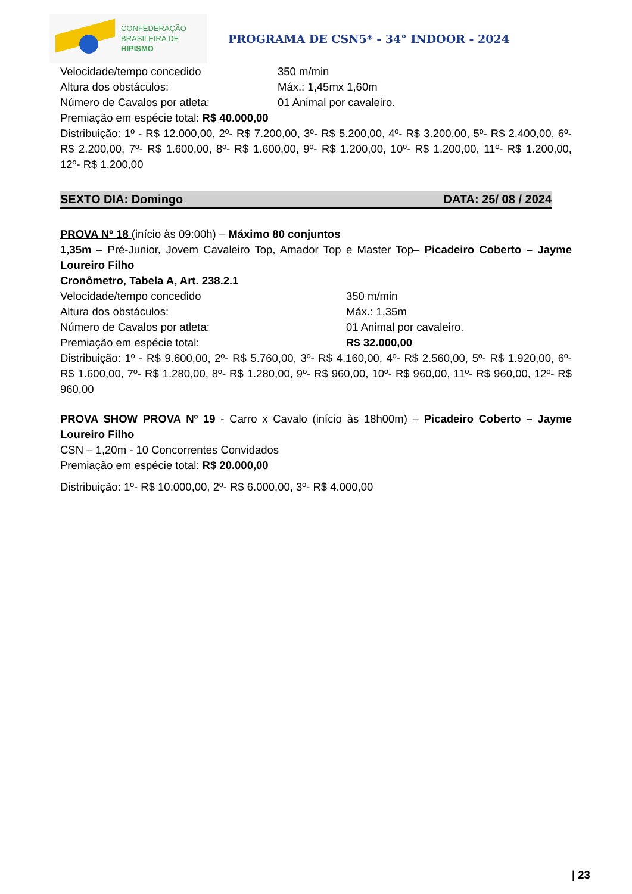CONFEDERAÇÃO
BRASILEIRA DE
HIPISMO
PROGRAMA DE CSN5* - 34° INDOOR - 2024
Velocidade/tempo concedido 350 m/min
Altura dos obstáculos: Máx.: 1,45mx 1,60m
Número de Cavalos por atleta: 01 Animal por cavaleiro.
Premiação em espécie total: R$ 40.000,00
Distribuição: 1º - R$ 12.000,00, 2º- R$ 7.200,00, 3º- R$ 5.200,00, 4º- R$ 3.200,00, 5º- R$ 2.400,00, 6º- R$ 2.200,00, 7º- R$ 1.600,00, 8º- R$ 1.600,00, 9º- R$ 1.200,00, 10º- R$ 1.200,00, 11º- R$ 1.200,00, 12º- R$ 1.200,00
SEXTO DIA: Domingo DATA: 25/ 08 / 2024
PROVA Nº 18 (início às 09:00h) – Máximo 80 conjuntos
1,35m – Pré-Junior, Jovem Cavaleiro Top, Amador Top e Master Top– Picadeiro Coberto – Jayme Loureiro Filho
Cronômetro, Tabela A, Art. 238.2.1
Velocidade/tempo concedido 350 m/min
Altura dos obstáculos: Máx.: 1,35m
Número de Cavalos por atleta: 01 Animal por cavaleiro.
Premiação em espécie total: R$ 32.000,00
Distribuição: 1º - R$ 9.600,00, 2º- R$ 5.760,00, 3º- R$ 4.160,00, 4º- R$ 2.560,00, 5º- R$ 1.920,00, 6º- R$ 1.600,00, 7º- R$ 1.280,00, 8º- R$ 1.280,00, 9º- R$ 960,00, 10º- R$ 960,00, 11º- R$ 960,00, 12º- R$ 960,00
PROVA SHOW PROVA Nº 19 - Carro x Cavalo (início às 18h00m) – Picadeiro Coberto – Jayme Loureiro Filho
CSN – 1,20m - 10 Concorrentes Convidados
Premiação em espécie total: R$ 20.000,00
Distribuição: 1º- R$ 10.000,00, 2º- R$ 6.000,00, 3º- R$ 4.000,00
| 23